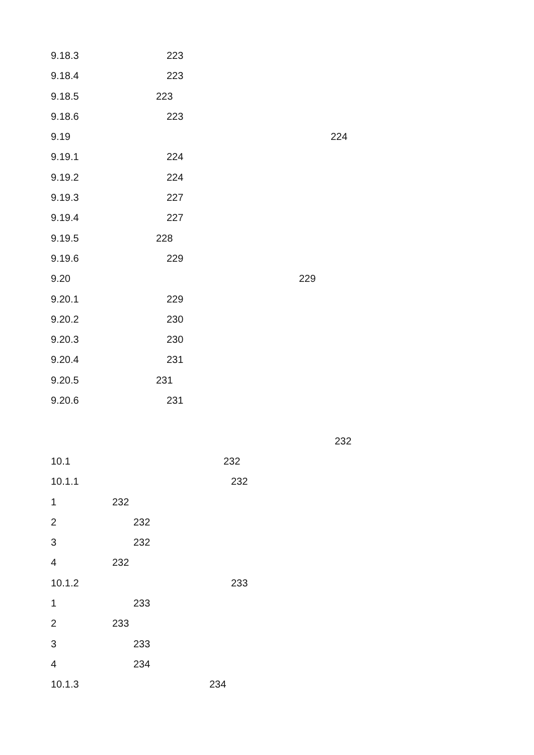9.18.3 223
9.18.4 223
9.18.5 223
9.18.6 223
9.19 224
9.19.1 224
9.19.2 224
9.19.3 227
9.19.4 227
9.19.5 228
9.19.6 229
9.20 229
9.20.1 229
9.20.2 230
9.20.3 230
9.20.4 231
9.20.5 231
9.20.6 231
232
10.1 232
10.1.1 232
1 232
2 232
3 232
4 232
10.1.2 233
1 233
2 233
3 233
4 234
10.1.3 234